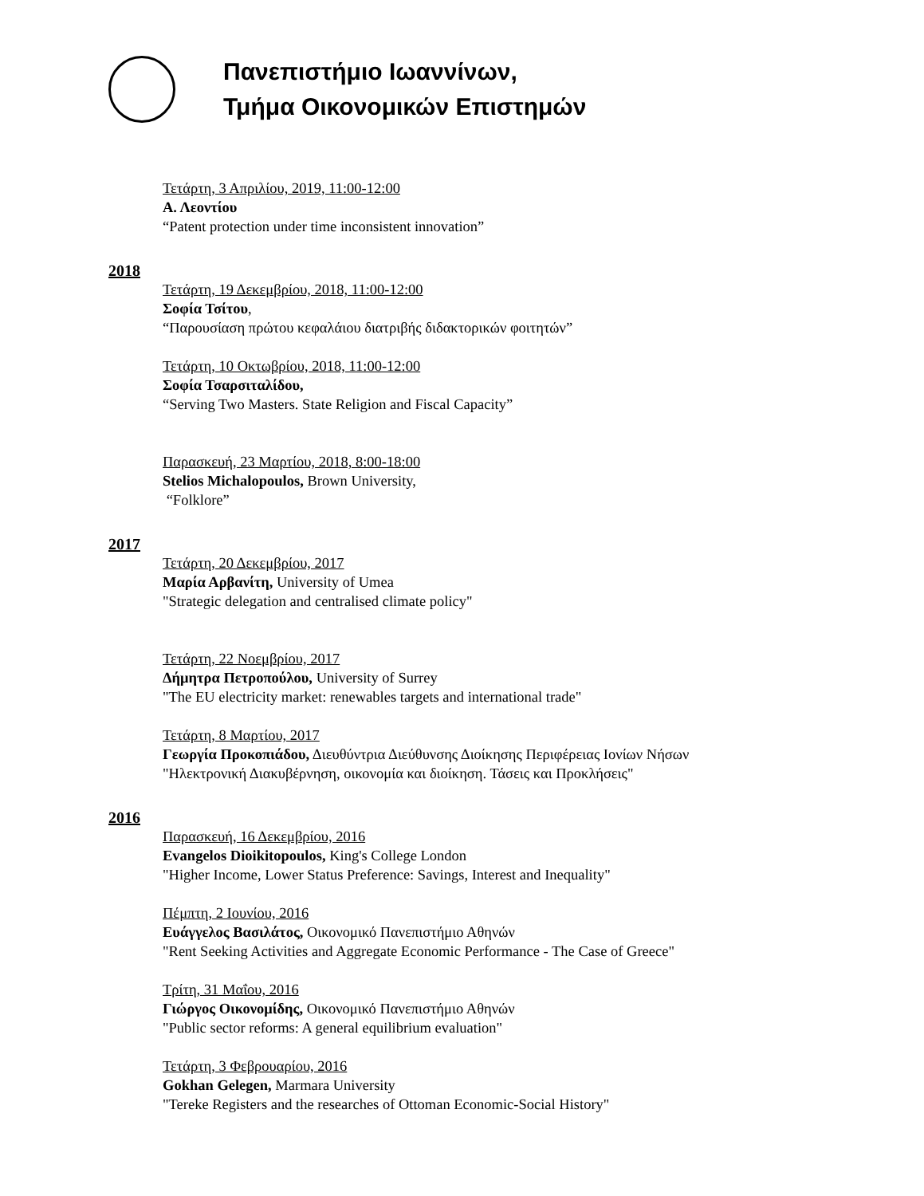Πανεπιστήμιο Ιωαννίνων,
Τμήμα Οικονομικών Επιστημών
Τετάρτη, 3 Απριλίου, 2019, 11:00-12:00
Α. Λεοντίου
“Patent protection under time inconsistent innovation”
2018
Τετάρτη, 19 Δεκεμβρίου, 2018, 11:00-12:00
Σοφία Τσίτου,
“Παρουσίαση πρώτου κεφαλάιου διατριβής διδακτορικών φοιτητών”
Τετάρτη, 10 Οκτωβρίου, 2018, 11:00-12:00
Σοφία Τσαρσιταλίδου,
“Serving Two Masters. State Religion and Fiscal Capacity”
Παρασκευή, 23 Μαρτίου, 2018, 8:00-18:00
Stelios Michalopoulos, Brown University,
“Folklore”
2017
Τετάρτη, 20 Δεκεμβρίου, 2017
Μαρία Αρβανίτη, University of Umea
"Strategic delegation and centralised climate policy"
Τετάρτη, 22 Νοεμβρίου, 2017
Δήμητρα Πετροπούλου, University of Surrey
"The EU electricity market: renewables targets and international trade"
Τετάρτη, 8 Μαρτίου, 2017
Γεωργία Προκοπιάδου, Διευθύντρια Διεύθυνσης Διοίκησης Περιφέρειας Ιονίων Νήσων
"Ηλεκτρονική Διακυβέρνηση, οικονομία και διοίκηση. Τάσεις και Προκλήσεις"
2016
Παρασκευή, 16 Δεκεμβρίου, 2016
Evangelos Dioikitopoulos, King's College London
"Higher Income, Lower Status Preference: Savings, Interest and Inequality"
Πέμπτη, 2 Ιουνίου, 2016
Ευάγγελος Βασιλάτος, Οικονομικό Πανεπιστήμιο Αθηνών
"Rent Seeking Activities and Aggregate Economic Performance - The Case of Greece"
Τρίτη, 31 Μαΐου, 2016
Γιώργος Οικονομίδης, Οικονομικό Πανεπιστήμιο Αθηνών
"Public sector reforms: A general equilibrium evaluation"
Τετάρτη, 3 Φεβρουαρίου, 2016
Gokhan Gelegen, Marmara University
"Tereke Registers and the researches of Ottoman Economic-Social History"